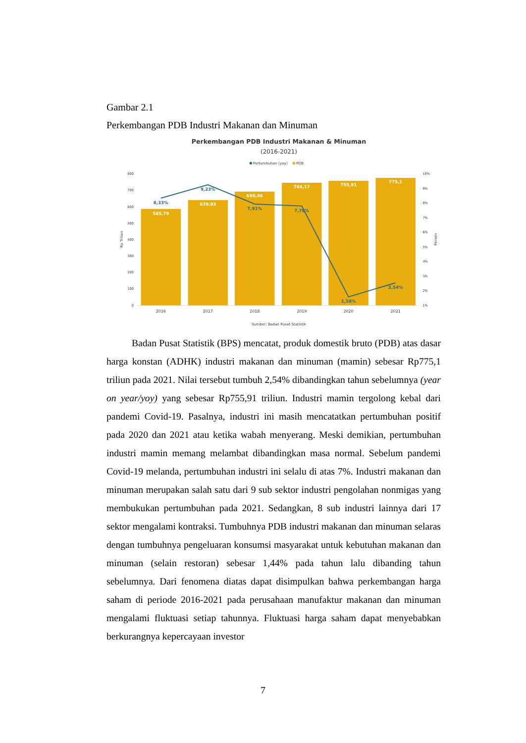Gambar 2.1
Perkembangan PDB Industri Makanan dan Minuman
Perkembangan PDB Industri Makanan & Minuman
(2016-2021)
Pertumbuhan (yoy)
PDB
800
700
600
500
400
300
200
100
0
10%
9%
8%
7%
6%
5%
4%
3%
2%
1%
Rp Triliun
Persen
585,79
639,83
690,46
744,17
755,91
775,1
8,33%
9,23%
7,91%
7,78%
1,58%
2,54%
2016
2017
2018
2019
2020
2021
Sumber: Badan Pusat Statistik
Badan Pusat Statistik (BPS) mencatat, produk domestik bruto (PDB) atas dasar harga konstan (ADHK) industri makanan dan minuman (mamin) sebesar Rp775,1 triliun pada 2021. Nilai tersebut tumbuh 2,54% dibandingkan tahun sebelumnya (year on year/yoy) yang sebesar Rp755,91 triliun. Industri mamin tergolong kebal dari pandemi Covid-19. Pasalnya, industri ini masih mencatatkan pertumbuhan positif pada 2020 dan 2021 atau ketika wabah menyerang. Meski demikian, pertumbuhan industri mamin memang melambat dibandingkan masa normal. Sebelum pandemi Covid-19 melanda, pertumbuhan industri ini selalu di atas 7%. Industri makanan dan minuman merupakan salah satu dari 9 sub sektor industri pengolahan nonmigas yang membukukan pertumbuhan pada 2021. Sedangkan, 8 sub industri lainnya dari 17 sektor mengalami kontraksi. Tumbuhnya PDB industri makanan dan minuman selaras dengan tumbuhnya pengeluaran konsumsi masyarakat untuk kebutuhan makanan dan minuman (selain restoran) sebesar 1,44% pada tahun lalu dibanding tahun sebelumnya. Dari fenomena diatas dapat disimpulkan bahwa perkembangan harga saham di periode 2016-2021 pada perusahaan manufaktur makanan dan minuman mengalami fluktuasi setiap tahunnya. Fluktuasi harga saham dapat menyebabkan berkurangnya kepercayaan investor
7